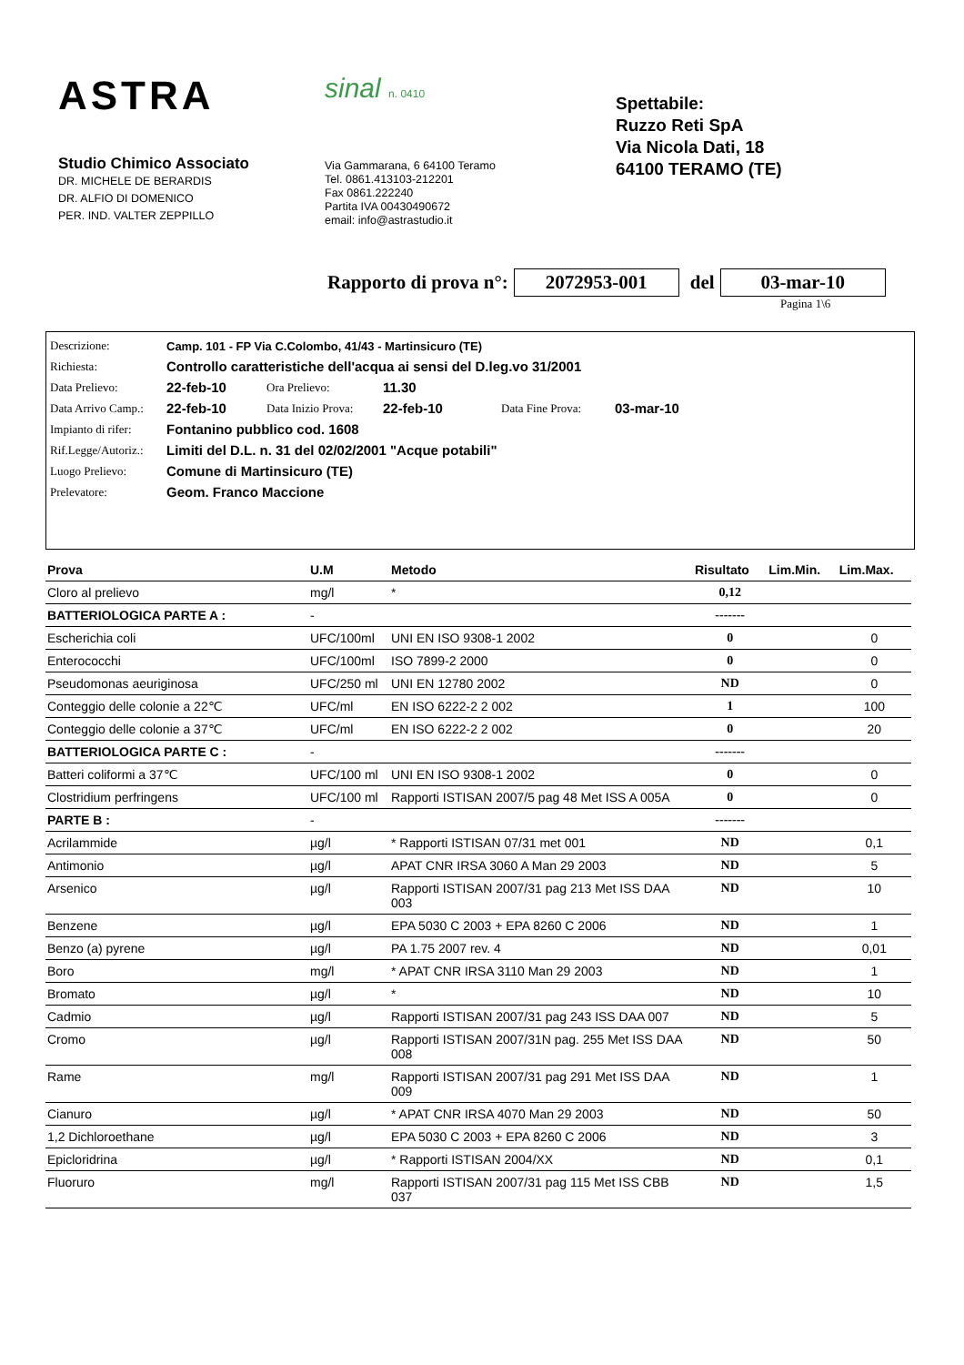ASTRA
Studio Chimico Associato
DR. MICHELE DE BERARDIS
DR. ALFIO DI DOMENICO
PER. IND. VALTER ZEPPILLO
sinal n. 0410
Via Gammarana, 6 64100 Teramo
Tel. 0861.413103-212201
Fax 0861.222240
Partita IVA 00430490672
email: info@astrastudio.it
Spettabile:
Ruzzo Reti SpA
Via Nicola Dati, 18
64100 TERAMO (TE)
Rapporto di prova n°: 2072953-001 del 03-mar-10
Pagina 1\6
| Descrizione: | Camp. 101 - FP Via C.Colombo, 41/43 - Martinsicuro (TE) | | | | |
| Richiesta: | Controllo caratteristiche dell'acqua ai sensi del D.leg.vo 31/2001 | | | | |
| Data Prelievo: | 22-feb-10 | Ora Prelievo: | 11.30 | | |
| Data Arrivo Camp.: | 22-feb-10 | Data Inizio Prova: | 22-feb-10 | Data Fine Prova: | 03-mar-10 |
| Impianto di rifer: | Fontanino pubblico cod. 1608 | | | | |
| Rif.Legge/Autoriz.: | Limiti del D.L. n. 31 del 02/02/2001 "Acque potabili" | | | | |
| Luogo Prelievo: | Comune di Martinsicuro (TE) | | | | |
| Prelevatore: | Geom. Franco Maccione | | | | |
| Prova | U.M | Metodo | Risultato | Lim.Min. | Lim.Max. |
| --- | --- | --- | --- | --- | --- |
| Cloro al prelievo | mg/l | * | 0,12 | | |
| BATTERIOLOGICA PARTE A : | - | | ------- | | |
| Escherichia coli | UFC/100ml | UNI EN ISO 9308-1 2002 | 0 | | 0 |
| Enterococchi | UFC/100ml | ISO 7899-2 2000 | 0 | | 0 |
| Pseudomonas aeuriginosa | UFC/250 ml | UNI EN 12780 2002 | ND | | 0 |
| Conteggio delle colonie a 22℃ | UFC/ml | EN ISO 6222-2 2 002 | 1 | | 100 |
| Conteggio delle colonie a 37℃ | UFC/ml | EN ISO 6222-2 2 002 | 0 | | 20 |
| BATTERIOLOGICA PARTE C : | - | | ------- | | |
| Batteri coliformi a 37℃ | UFC/100 ml | UNI EN ISO 9308-1 2002 | 0 | | 0 |
| Clostridium perfringens | UFC/100 ml | Rapporti ISTISAN 2007/5 pag 48 Met ISS A 005A | 0 | | 0 |
| PARTE B : | - | | ------- | | |
| Acrilammide | µg/l | * Rapporti ISTISAN 07/31 met 001 | ND | | 0,1 |
| Antimonio | µg/l | APAT CNR IRSA 3060 A Man 29 2003 | ND | | 5 |
| Arsenico | µg/l | Rapporti ISTISAN 2007/31 pag 213 Met ISS DAA 003 | ND | | 10 |
| Benzene | µg/l | EPA 5030 C 2003 + EPA 8260 C 2006 | ND | | 1 |
| Benzo (a) pyrene | µg/l | PA 1.75 2007 rev. 4 | ND | | 0,01 |
| Boro | mg/l | * APAT CNR IRSA 3110 Man 29 2003 | ND | | 1 |
| Bromato | µg/l | * | ND | | 10 |
| Cadmio | µg/l | Rapporti ISTISAN 2007/31 pag 243 ISS DAA 007 | ND | | 5 |
| Cromo | µg/l | Rapporti ISTISAN 2007/31N pag. 255 Met ISS DAA 008 | ND | | 50 |
| Rame | mg/l | Rapporti ISTISAN 2007/31 pag 291 Met ISS DAA 009 | ND | | 1 |
| Cianuro | µg/l | * APAT CNR IRSA 4070 Man 29 2003 | ND | | 50 |
| 1,2 Dichloroethane | µg/l | EPA 5030 C 2003 + EPA 8260 C 2006 | ND | | 3 |
| Epicloridrina | µg/l | * Rapporti ISTISAN 2004/XX | ND | | 0,1 |
| Fluoruro | mg/l | Rapporti ISTISAN 2007/31 pag 115 Met ISS CBB 037 | ND | | 1,5 |